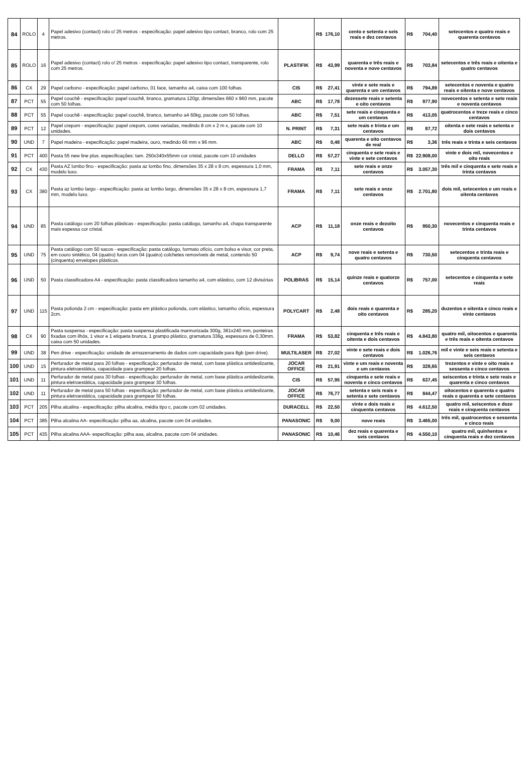| 84 | ROLO | 4 | Papel adesivo (contact) rolo c/ 25 metros - especificação: papel adesivo tipo contact, branco, rolo com 25 metros. | | R$ | 176,10 | cento e setenta e seis reais e dez centavos | R$ | 704,40 | setecentos e quatro reais e quarenta centavos |
| 85 | ROLO | 16 | Papel adesivo (contact) rolo c/ 25 metros - especificação: papel adesivo tipo contact, transparente, rolo com 25 metros. | PLASTIFIK | R$ | 43,99 | quarenta e três reais e noventa e nove centavos | R$ | 703,84 | setecentos e três reais e oitenta e quatro centavos |
| 86 | CX | 29 | Papel carbono - especificação: papel carbono, 01 face, tamanho a4, caixa com 100 folhas. | CIS | R$ | 27,41 | vinte e sete reais e quarenta e um centavos | R$ | 794,89 | setecentos e noventa e quatro reais e oitenta e nove centavos |
| 87 | PCT | 55 | Papel couchê - especificação: papel couchê, branco, gramatura 120gr, dimensões 660 x 960 mm, pacote com 50 folhas. | ABC | R$ | 17,78 | dezessete reais e setenta e oito centavos | R$ | 977,90 | novecentos e setenta e sete reais e noventa centavos |
| 88 | PCT | 55 | Papel couchê - especificação: papel couchê, branco, tamanho a4 60kg, pacote com 50 folhas. | ABC | R$ | 7,51 | sete reais e cinquenta e um centavos | R$ | 413,05 | quatrocentos e treze reais e cinco centavos |
| 89 | PCT | 12 | Papel crepom - especificação: papel crepom, cores variadas, medindo 8 cm x 2 m x, pacote com 10 unidades. | N. PRINT | R$ | 7,31 | sete reais e trinta e um centavos | R$ | 87,72 | oitenta e sete reais e setenta e dois centavos |
| 90 | UND | 7 | Papel madeira - especificação: papel madeira, ouro, medindo 66 mm x 96 mm. | ABC | R$ | 0,48 | quarenta e oito centavos de real | R$ | 3,36 | três reais e trinta e seis centavos |
| 91 | PCT | 400 | Pasta 55 new line plus. especificações: tam. 250x340x55mm cor cristal, pacote com 10 unidades | DELLO | R$ | 57,27 | cinquenta e sete reais e vinte e sete centavos | R$ | 22.908,00 | vinte e dois mil, novecentos e oito reais |
| 92 | CX | 430 | Pasta AZ lombo fino - especificação: pasta az lombo fino, dimensões 35 x 28 x 8 cm, espessura 1,0 mm, modelo luxo. | FRAMA | R$ | 7,11 | sete reais e onze centavos | R$ | 3.057,30 | três mil e cinquenta e sete reais e trinta centavos |
| 93 | CX | 380 | Pasta az lombo largo - especificação: pasta az lombo largo, dimensões 35 x 28 x 8 cm, espessura 1,7 mm, modelo luxo. | FRAMA | R$ | 7,11 | sete reais e onze centavos | R$ | 2.701,80 | dois mil, setecentos e um reais e oitenta centavos |
| 94 | UND | 85 | Pasta catálogo com 20 folhas plásticas - especificação: pasta catálogo, tamanho a4, chapa transparente mais espessa cor cristal. | ACP | R$ | 11,18 | onze reais e dezoito centavos | R$ | 950,30 | novecentos e cinquenta reais e trinta centavos |
| 95 | UND | 75 | Pasta catálogo com 50 sacos - especificação: pasta catálogo, formato ofício, com bolso e visor, cor preta, em couro sintético, 04 (quatro) furos com 04 (quatro) colchetes removíveis de metal, contendo 50 (cinquenta) envelopes plásticos. | ACP | R$ | 9,74 | nove reais e setenta e quatro centavos | R$ | 730,50 | setecentos e trinta reais e cinquenta centavos |
| 96 | UND | 50 | Pasta classificadora A4 - especificação: pasta classificadora tamanho a4, com elástico, com 12 divisórias | POLIBRAS | R$ | 15,14 | quinze reais e quatorze centavos | R$ | 757,00 | setecentos e cinquenta e sete reais |
| 97 | UND | 115 | Pasta polionda 2 cm - especificação: pasta em plástico polionda, com elástico, tamanho ofício, espessura 2cm. | POLYCART | R$ | 2,48 | dois reais e quarenta e oito centavos | R$ | 285,20 | duzentos e oitenta e cinco reais e vinte centavos |
| 98 | CX | 90 | Pasta suspensa - especificação: pasta suspensa plastificada marmorizada 300g, 361x240 mm, ponteiras fixadas com ilhós, 1 visor e 1 etiqueta branca, 1 grampo plástico, gramatura 336g, espessura de 0,30mm. caixa com 50 unidades. | FRAMA | R$ | 53,82 | cinquenta e três reais e oitenta e dois centavos | R$ | 4.843,80 | quatro mil, oitocentos e quarenta e três reais e oitenta centavos |
| 99 | UND | 38 | Pen drive - especificação: unidade de armazenamento de dados com capacidade para 8gb (pen drive). | MULTILASER | R$ | 27,02 | vinte e sete reais e dois centavos | R$ | 1.026,76 | mil e vinte e seis reais e setenta e seis centavos |
| 100 | UND | 15 | Perfurador de metal para 20 folhas - especificação: perfurador de metal, com base plástica antideslizante, pintura eletroestática, capacidade para grampear 20 folhas. | JOCAR OFFICE | R$ | 21,91 | vinte e um reais e noventa e um centavos | R$ | 328,65 | trezentos e vinte e oito reais e sessenta e cinco centavos |
| 101 | UND | 11 | Perfurador de metal para 30 folhas - especificação: perfurador de metal, com base plástica antideslizante, pintura eletroestática, capacidade para grampear 30 folhas. | CIS | R$ | 57,95 | cinquenta e sete reais e noventa e cinco centavos | R$ | 637,45 | seiscentos e trinta e sete reais e quarenta e cinco centavos |
| 102 | UND | 11 | Perfurador de metal para 50 folhas - especificação: perfurador de metal, com base plástica antideslizante, pintura eletroestática, capacidade para grampear 50 folhas. | JOCAR OFFICE | R$ | 76,77 | setenta e seis reais e setenta e sete centavos | R$ | 844,47 | oitocentos e quarenta e quatro reais e quarenta e sete centavos |
| 103 | PCT | 205 | Pilha alcalina - especificação: pilha alcalina, média tipo c, pacote com 02 unidades. | DURACELL | R$ | 22,50 | vinte e dois reais e cinquenta centavos | R$ | 4.612,50 | quatro mil, seiscentos e doze reais e cinquenta centavos |
| 104 | PCT | 385 | Pilha alcalina AA- especificação: pilha aa, alcalina, pacote com 04 unidades. | PANASONIC | R$ | 9,00 | nove reais | R$ | 3.465,00 | três mil, quatrocentos e sessenta e cinco reais |
| 105 | PCT | 435 | Pilha alcalina AAA- especificação: pilha aaa, alcalina, pacote com 04 unidades. | PANASONIC | R$ | 10,46 | dez reais e quarenta e seis centavos | R$ | 4.550,10 | quatro mil, quinhentos e cinquenta reais e dez centavos |